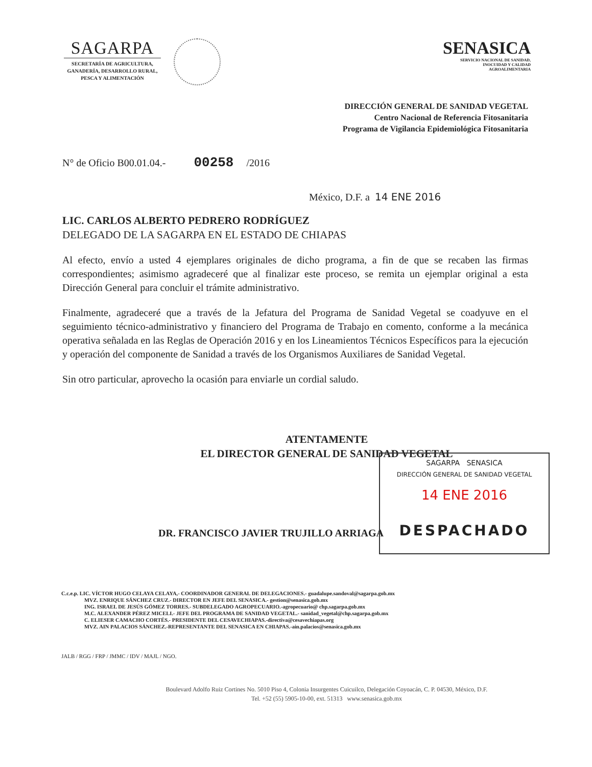SAGARPA
SECRETARÍA DE AGRICULTURA,
GANADERÍA, DESARROLLO RURAL,
PESCA Y ALIMENTACIÓN
SENASICA
SERVICIO NACIONAL DE SANIDAD,
INOCUIDAD Y CALIDAD
AGROALIMENTARIA
DIRECCIÓN GENERAL DE SANIDAD VEGETAL
Centro Nacional de Referencia Fitosanitaria
Programa de Vigilancia Epidemiológica Fitosanitaria
N° de Oficio B00.01.04.- 00258 /2016
México, D.F. a 14 ENE 2016
LIC. CARLOS ALBERTO PEDRERO RODRÍGUEZ
DELEGADO DE LA SAGARPA EN EL ESTADO DE CHIAPAS
Al efecto, envío a usted 4 ejemplares originales de dicho programa, a fin de que se recaben las firmas correspondientes; asimismo agradeceré que al finalizar este proceso, se remita un ejemplar original a esta Dirección General para concluir el trámite administrativo.
Finalmente, agradeceré que a través de la Jefatura del Programa de Sanidad Vegetal se coadyuve en el seguimiento técnico-administrativo y financiero del Programa de Trabajo en comento, conforme a la mecánica operativa señalada en las Reglas de Operación 2016 y en los Lineamientos Técnicos Específicos para la ejecución y operación del componente de Sanidad a través de los Organismos Auxiliares de Sanidad Vegetal.
Sin otro particular, aprovecho la ocasión para enviarle un cordial saludo.
ATENTAMENTE
EL DIRECTOR GENERAL DE SANIDAD VEGETAL
SAGARPA SENASICA
DIRECCIÓN GENERAL DE SANIDAD VEGETAL
14 ENE 2016
DESPACHADO
DR. FRANCISCO JAVIER TRUJILLO ARRIAGA
C.c.e.p. LIC. VÍCTOR HUGO CELAYA CELAYA,- COORDINADOR GENERAL DE DELEGACIONES.- guadalupe.sandoval@sagarpa.gob.mx
MVZ. ENRIQUE SÁNCHEZ CRUZ.- DIRECTOR EN JEFE DEL SENASICA.- gestion@senasica.gob.mx
ING. ISRAEL DE JESÚS GÓMEZ TORRES.- SUBDELEGADO AGROPECUARIO.-agropecuario@ chp.sagarpa.gob.mx
M.C. ALEXANDER PÉREZ MICELI.- JEFE DEL PROGRAMA DE SANIDAD VEGETAL.- sanidad_vegetal@chp.sagarpa.gob.mx
C. ELIESER CAMACHO CORTÉS.- PRESIDENTE DEL CESAVECHIAPAS.-directiva@cesavechiapas.org
MVZ. AIN PALACIOS SÁNCHEZ.-REPRESENTANTE DEL SENASICA EN CHIAPAS.-ain.palacios@senasica.gob.mx
JALB / RGG / FRP / JMMC / IDV / MAJL / NGO.
Boulevard Adolfo Ruiz Cortines No. 5010 Piso 4, Colonia Insurgentes Cuicuilco, Delegación Coyoacán, C. P. 04530, México, D.F.
Tel. +52 (55) 5905-10-00, ext. 51313 www.senasica.gob.mx